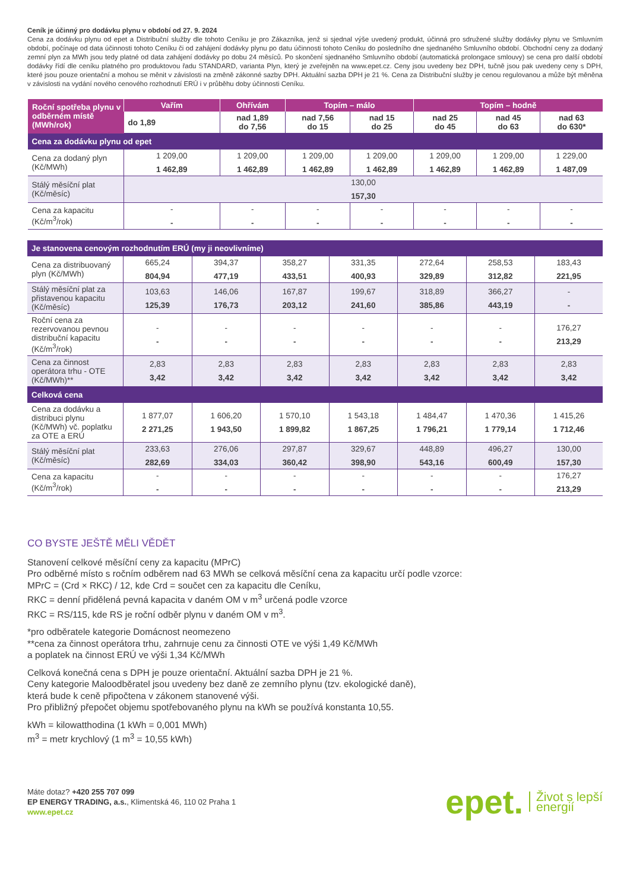Ceník je účinný pro dodávku plynu v období od 27. 9. 2024
Cena za dodávku plynu od epet a Distribuční služby dle tohoto Ceníku je pro Zákazníka, jenž si sjednal výše uvedený produkt, účinná pro sdružené služby dodávky plynu ve Smluvním období, počínaje od data účinnosti tohoto Ceníku či od zahájení dodávky plynu po datu účinnosti tohoto Ceníku do posledního dne sjednaného Smluvního období. Obchodní ceny za dodaný zemní plyn za MWh jsou tedy platné od data zahájení dodávky po dobu 24 měsíců. Po skončení sjednaného Smluvního období (automatická prolongace smlouvy) se cena pro další období dodávky řídí dle ceníku platného pro produktovou řadu STANDARD, varianta Plyn, který je zveřejněn na www.epet.cz. Ceny jsou uvedeny bez DPH, tučně jsou pak uvedeny ceny s DPH, které jsou pouze orientační a mohou se měnit v závislosti na změně zákonné sazby DPH. Aktuální sazba DPH je 21 %. Cena za Distribuční služby je cenou regulovanou a může být měněna v závislosti na vydání nového cenového rozhodnutí ERÚ i v průběhu doby účinnosti Ceníku.
| Roční spotřeba plynu v odběrném místě (MWh/rok) | Vařím | Ohřívám | Topím – málo | | Topím – hodně | | |
| --- | --- | --- | --- | --- | --- | --- | --- |
| | do 1,89 | nad 1,89 do 7,56 | nad 7,56 do 15 | nad 15 do 25 | nad 25 do 45 | nad 45 do 63 | nad 63 do 630* |
| Cena za dodávku plynu od epet | | | | | | | |
| Cena za dodaný plyn (Kč/MWh) | 1 209,00 1 462,89 | 1 209,00 1 462,89 | 1 209,00 1 462,89 | 1 209,00 1 462,89 | 1 209,00 1 462,89 | 1 209,00 1 462,89 | 1 229,00 1 487,09 |
| Stálý měsíční plat (Kč/měsíc) | 130,00 157,30 | | | | | | |
| Cena za kapacitu (Kč/m<sup>3</sup>/rok) | - - | - - | - - | - - | - - | - - | - - |
| Je stanovena cenovým rozhodnutím ERÚ (my ji neovlivníme) | | | | | | | |
| Cena za distribuovaný plyn (Kč/MWh) | 665,24 804,94 | 394,37 477,19 | 358,27 433,51 | 331,35 400,93 | 272,64 329,89 | 258,53 312,82 | 183,43 221,95 |
| Stálý měsíční plat za přistavenou kapacitu (Kč/měsíc) | 103,63 125,39 | 146,06 176,73 | 167,87 203,12 | 199,67 241,60 | 318,89 385,86 | 366,27 443,19 | - - |
| Roční cena za rezervovanou pevnou distribuční kapacitu (Kč/m<sup>3</sup>/rok) | - - | - - | - - | - - | - - | - - | 176,27 213,29 |
| Cena za činnost operátora trhu - OTE (Kč/MWh)** | 2,83 3,42 | 2,83 3,42 | 2,83 3,42 | 2,83 3,42 | 2,83 3,42 | 2,83 3,42 | 2,83 3,42 |
| Celková cena | | | | | | | |
| Cena za dodávku a distribuci plynu (Kč/MWh) vč. poplatku za OTE a ERÚ | 1 877,07 2 271,25 | 1 606,20 1 943,50 | 1 570,10 1 899,82 | 1 543,18 1 867,25 | 1 484,47 1 796,21 | 1 470,36 1 779,14 | 1 415,26 1 712,46 |
| Stálý měsíční plat (Kč/měsíc) | 233,63 282,69 | 276,06 334,03 | 297,87 360,42 | 329,67 398,90 | 448,89 543,16 | 496,27 600,49 | 130,00 157,30 |
| Cena za kapacitu (Kč/m<sup>3</sup>/rok) | - - | - - | - - | - - | - - | - - | 176,27 213,29 |
CO BYSTE JEŠTĚ MĚLI VĚDĚT
Stanovení celkové měsíční ceny za kapacitu (MPrC)
Pro odběrné místo s ročním odběrem nad 63 MWh se celková měsíční cena za kapacitu určí podle vzorce:
MPrC = (Crd × RKC) / 12, kde Crd = součet cen za kapacitu dle Ceníku,
RKC = denní přidělená pevná kapacita v daném OM v m<sup>3</sup> určená podle vzorce
RKC = RS/115, kde RS je roční odběr plynu v daném OM v m<sup>3</sup>.
*pro odběratele kategorie Domácnost neomezeno
**cena za činnost operátora trhu, zahrnuje cenu za činnosti OTE ve výši 1,49 Kč/MWh
a poplatek na činnost ERÚ ve výši 1,34 Kč/MWh
Celková konečná cena s DPH je pouze orientační. Aktuální sazba DPH je 21 %.
Ceny kategorie Maloodběratel jsou uvedeny bez daně ze zemního plynu (tzv. ekologické daně),
která bude k ceně připočtena v zákonem stanovené výši.
Pro přibližný přepočet objemu spotřebovaného plynu na kWh se používá konstanta 10,55.
kWh = kilowatthodina (1 kWh = 0,001 MWh)
m<sup>3</sup> = metr krychlový (1 m<sup>3</sup> = 10,55 kWh)
Máte dotaz? +420 255 707 099
EP ENERGY TRADING, a.s., Klimentská 46, 110 02 Praha 1
www.epet.cz
epet. Život s lepší
energií